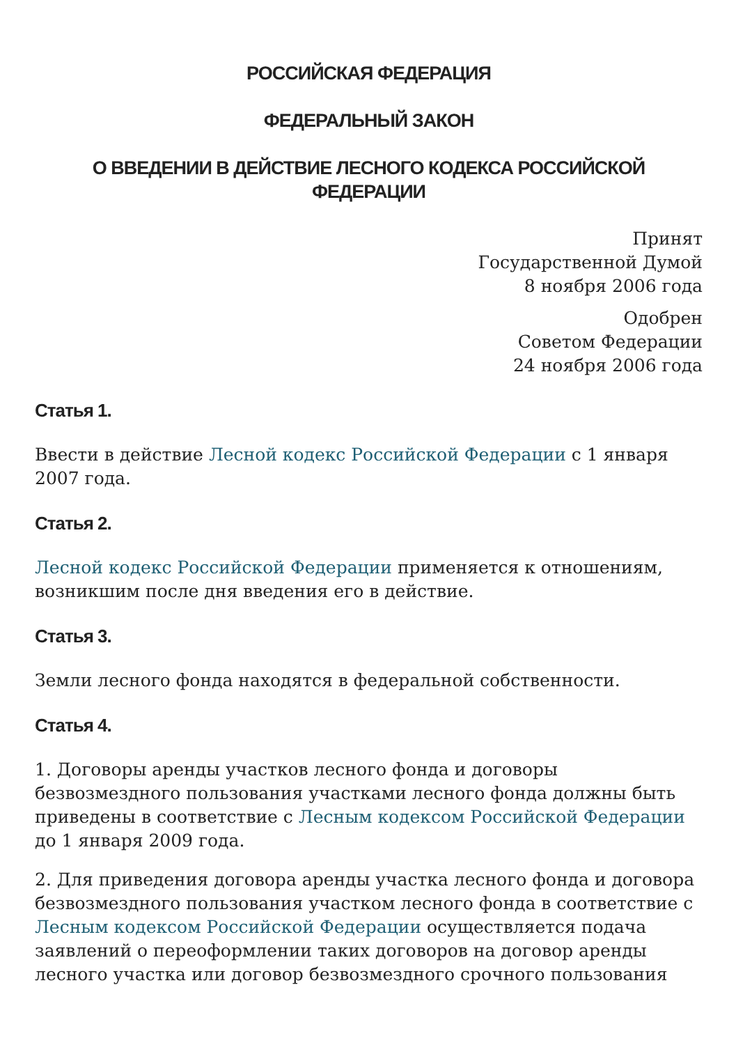РОССИЙСКАЯ ФЕДЕРАЦИЯ
ФЕДЕРАЛЬНЫЙ ЗАКОН
О ВВЕДЕНИИ В ДЕЙСТВИЕ ЛЕСНОГО КОДЕКСА РОССИЙСКОЙ ФЕДЕРАЦИИ
Принят
Государственной Думой
8 ноября 2006 года
Одобрен
Советом Федерации
24 ноября 2006 года
Статья 1.
Ввести в действие Лесной кодекс Российской Федерации с 1 января 2007 года.
Статья 2.
Лесной кодекс Российской Федерации применяется к отношениям, возникшим после дня введения его в действие.
Статья 3.
Земли лесного фонда находятся в федеральной собственности.
Статья 4.
1. Договоры аренды участков лесного фонда и договоры безвозмездного пользования участками лесного фонда должны быть приведены в соответствие с Лесным кодексом Российской Федерации до 1 января 2009 года.
2. Для приведения договора аренды участка лесного фонда и договора безвозмездного пользования участком лесного фонда в соответствие с Лесным кодексом Российской Федерации осуществляется подача заявлений о переоформлении таких договоров на договор аренды лесного участка или договор безвозмездного срочного пользования